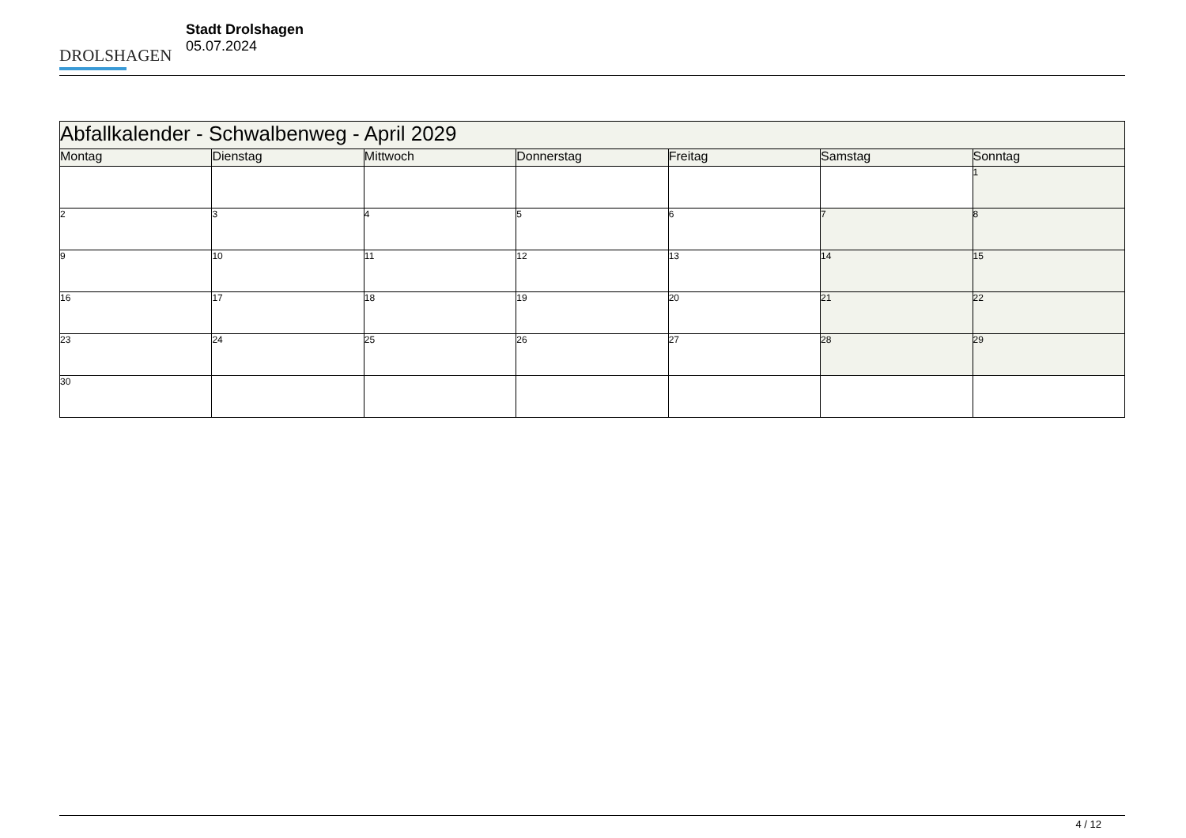DROLSHAGEN
Stadt Drolshagen
05.07.2024
| Abfallkalender - Schwalbenweg - April 2029 | | | | | | |
| --- | --- | --- | --- | --- | --- | --- |
| Montag | Dienstag | Mittwoch | Donnerstag | Freitag | Samstag | Sonntag |
| | | | | | | 1 |
| 2 | 3 | 4 | 5 | 6 | 7 | 8 |
| 9 | 10 | 11 | 12 | 13 | 14 | 15 |
| 16 | 17 | 18 | 19 | 20 | 21 | 22 |
| 23 | 24 | 25 | 26 | 27 | 28 | 29 |
| 30 | | | | | | |
4 / 12